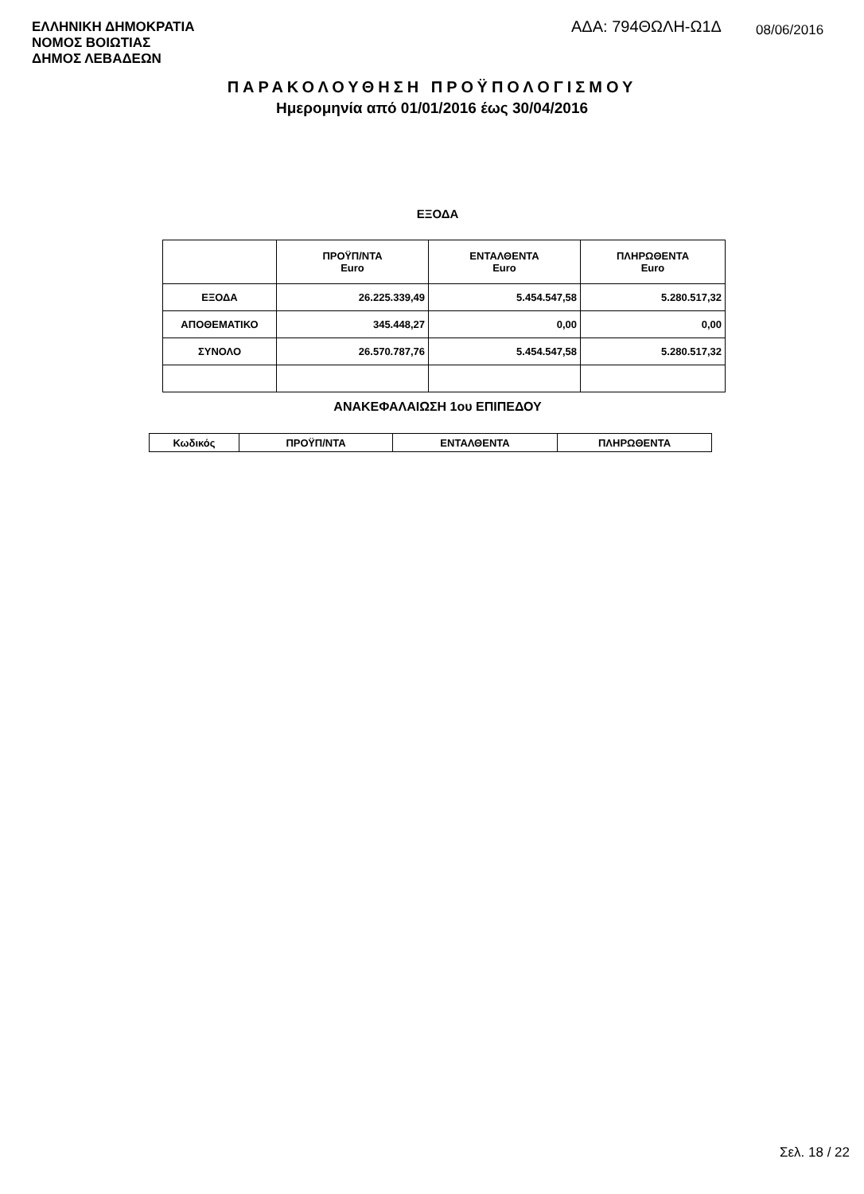ΕΛΛΗΝΙΚΗ ΔΗΜΟΚΡΑΤΙΑ
ΝΟΜΟΣ ΒΟΙΩΤΙΑΣ
ΔΗΜΟΣ ΛΕΒΑΔΕΩΝ
ΑΔΑ: 794ΘΩΛΗ-Ω1Δ 08/06/2016
ΠΑΡΑΚΟΛΟΥΘΗΣΗ ΠΡΟΫΠΟΛΟΓΙΣΜΟΥ
Ημερομηνία από 01/01/2016 έως 30/04/2016
ΕΞΟΔΑ
| | ΠΡΟΫΠ/ΝΤΑ Euro | ΕΝΤΑΛΘΕΝΤΑ Euro | ΠΛΗΡΩΘΕΝΤΑ Euro |
| --- | --- | --- | --- |
| ΕΞΟΔΑ | 26.225.339,49 | 5.454.547,58 | 5.280.517,32 |
| ΑΠΟΘΕΜΑΤΙΚΟ | 345.448,27 | 0,00 | 0,00 |
| ΣΥΝΟΛΟ | 26.570.787,76 | 5.454.547,58 | 5.280.517,32 |
ΑΝΑΚΕΦΑΛΑΙΩΣΗ 1ου ΕΠΙΠΕΔΟΥ
| Κωδικός | ΠΡΟΫΠ/ΝΤΑ | ΕΝΤΑΛΘΕΝΤΑ | ΠΛΗΡΩΘΕΝΤΑ |
| --- | --- | --- | --- |
Σελ. 18 / 22